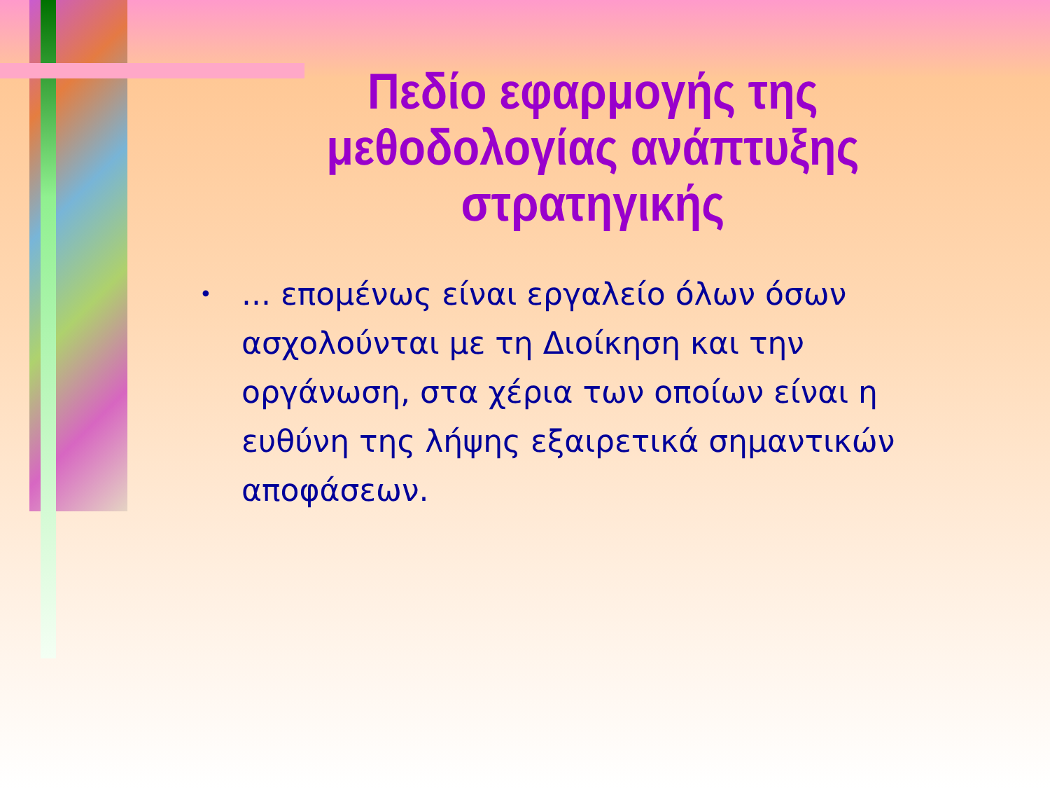Πεδίο εφαρμογής της μεθοδολογίας ανάπτυξης στρατηγικής
•... επομένως είναι εργαλείο όλων όσων ασχολούνται με τη Διοίκηση και την οργάνωση, στα χέρια των οποίων είναι η ευθύνη της λήψης εξαιρετικά σημαντικών αποφάσεων.